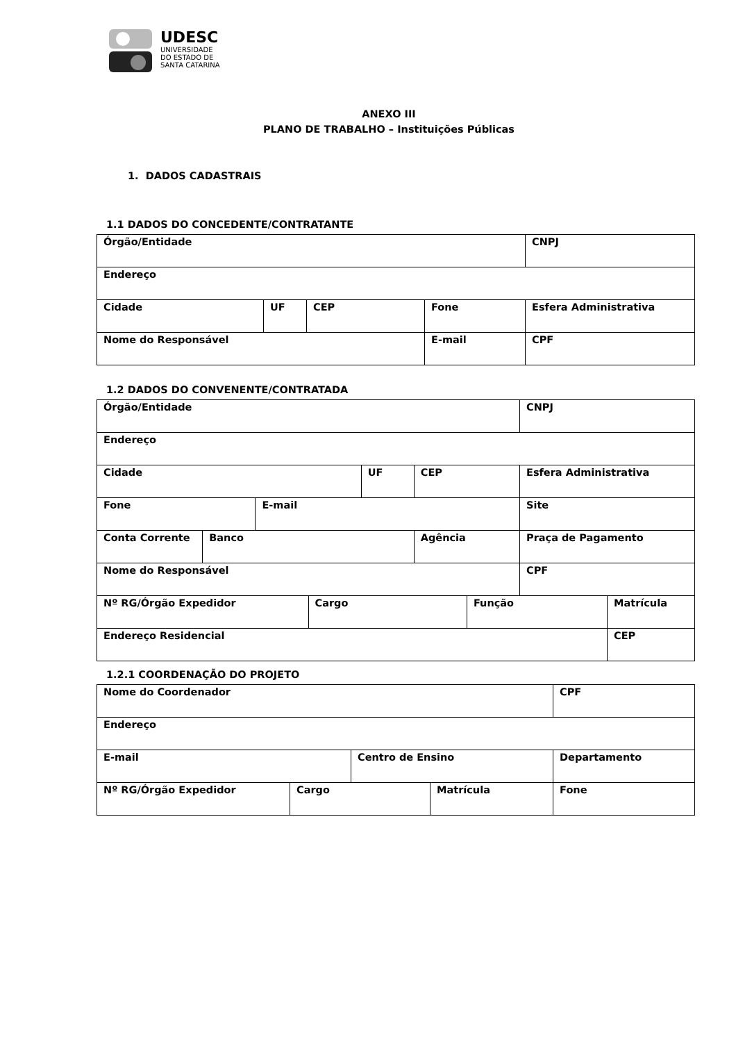UDESC
UNIVERSIDADE
DO ESTADO DE
SANTA CATARINA
ANEXO III
PLANO DE TRABALHO – Instituições Públicas
1. DADOS CADASTRAIS
1.1 DADOS DO CONCEDENTE/CONTRATANTE
| Órgão/Entidade | | | | CNPJ |
| Endereço | | | | |
| Cidade | UF | CEP | Fone | Esfera Administrativa |
| Nome do Responsável | | | E-mail | CPF |
1.2 DADOS DO CONVENENTE/CONTRATADA
| Órgão/Entidade | | | | | | | CNPJ | |
| Endereço | | | | | | | | |
| Cidade | | | | UF | CEP | | Esfera Administrativa | |
| Fone | | E-mail | | | | | Site | |
| Conta Corrente | Banco | | | | Agência | | Praça de Pagamento | |
| Nome do Responsável | | | | | | | CPF | |
| Nº RG/Órgão Expedidor | | | Cargo | | | Função | | Matrícula |
| Endereço Residencial | | | | | | | | CEP |
1.2.1 COORDENAÇÃO DO PROJETO
| Nome do Coordenador | | | | CPF |
| Endereço | | | | |
| E-mail | | Centro de Ensino | | Departamento |
| Nº RG/Órgão Expedidor | Cargo | | Matrícula | Fone |